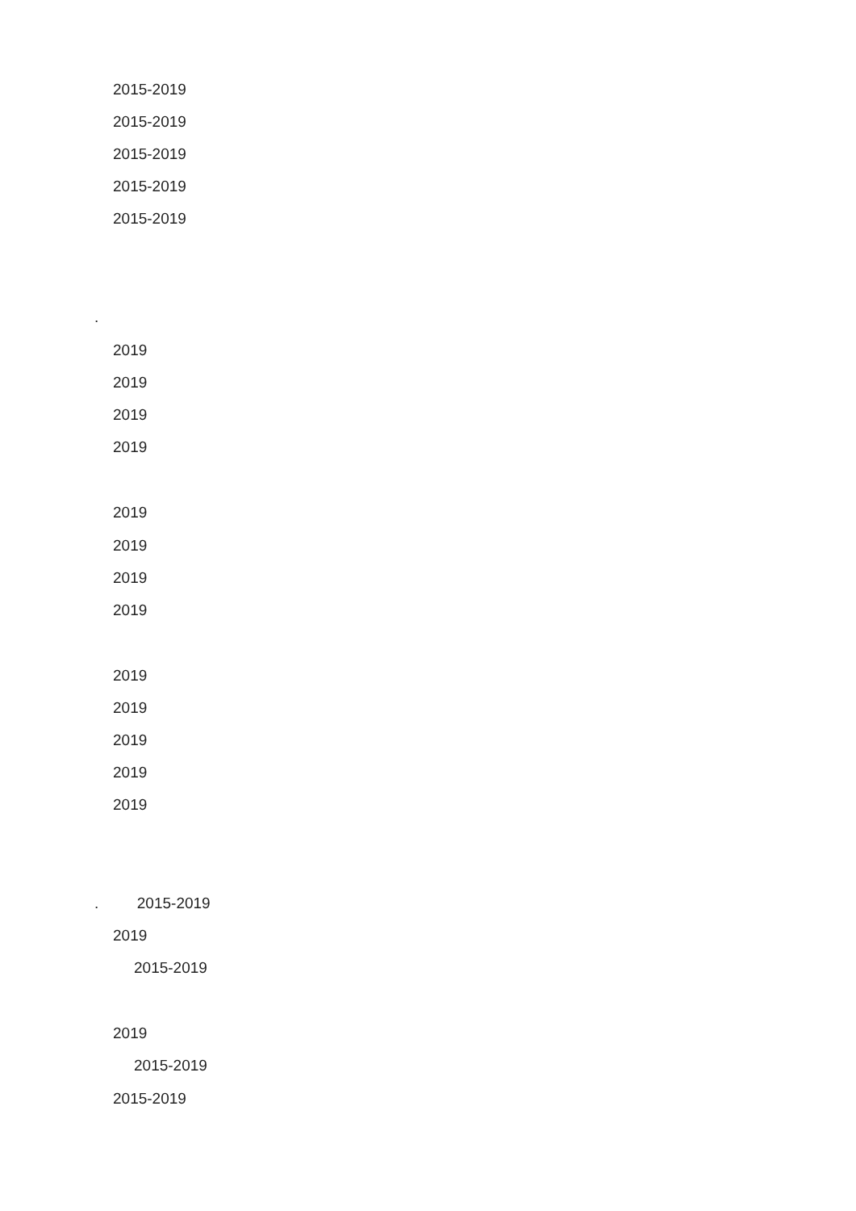2015-2019
2015-2019
2015-2019
2015-2019
2015-2019
.
2019
2019
2019
2019
2019
2019
2019
2019
2019
2019
2019
2019
2019
. 2015-2019
2019
2015-2019
2019
2015-2019
2015-2019